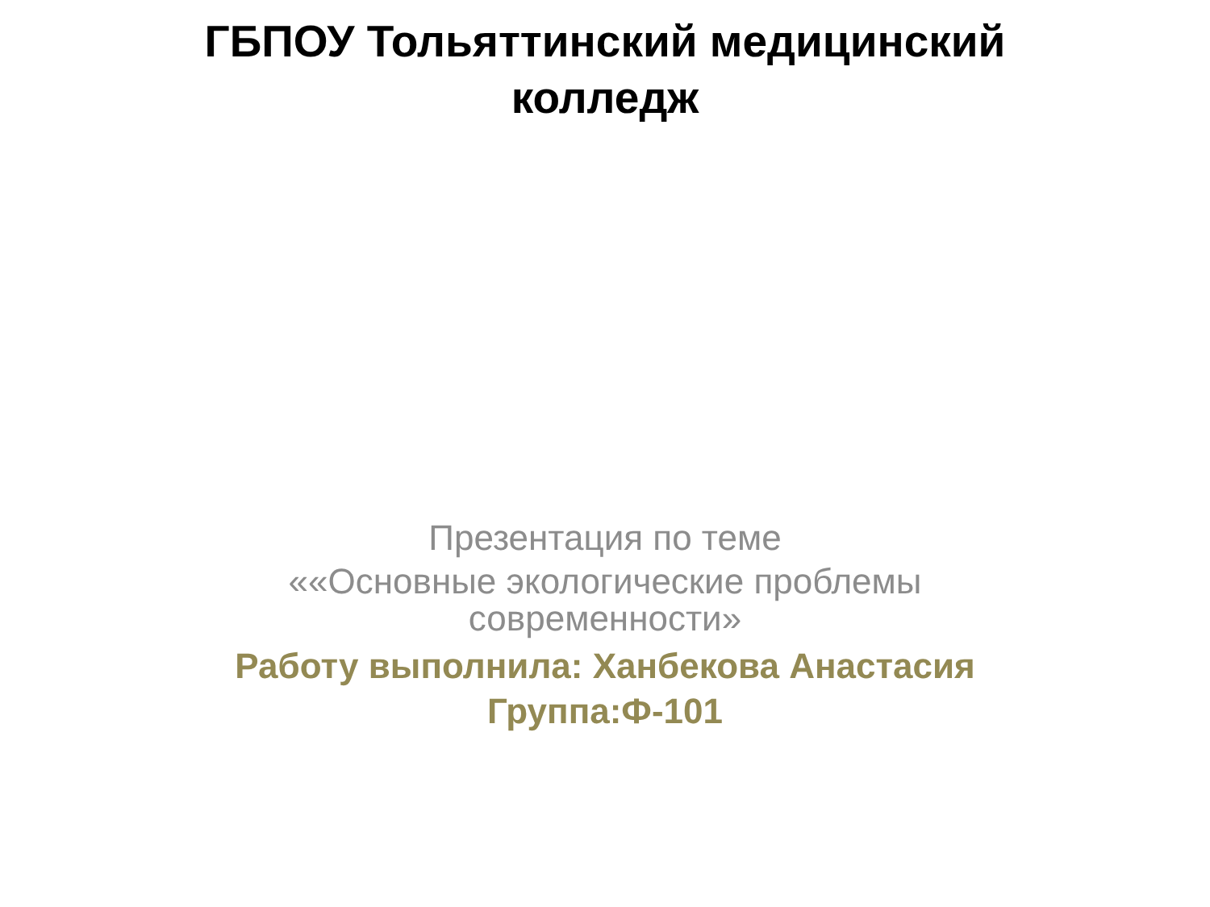ГБПОУ Тольяттинский медицинский
колледж
Презентация по теме
««Основные экологические проблемы
современности»
Работу выполнила: Ханбекова Анастасия
Группа:Ф-101